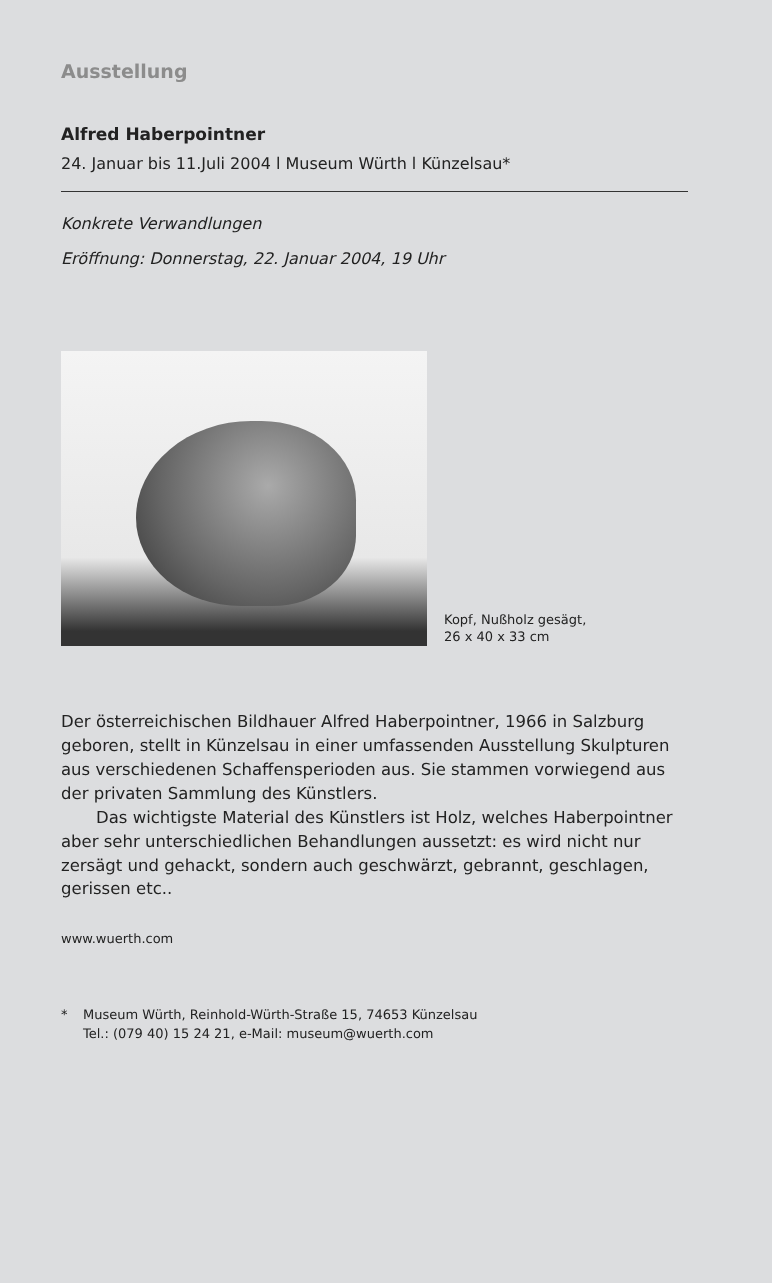Ausstellung
Alfred Haberpointner
24. Januar bis 11.Juli 2004 l Museum Würth l Künzelsau*
Konkrete Verwandlungen
Eröffnung: Donnerstag, 22. Januar 2004, 19 Uhr
Kopf, Nußholz gesägt,
26 x 40 x 33 cm
Der österreichischen Bildhauer Alfred Haberpointner, 1966 in Salzburg geboren, stellt in Künzelsau in einer umfassenden Ausstellung Skulpturen aus verschiedenen Schaffensperioden aus. Sie stammen vorwiegend aus der privaten Sammlung des Künstlers.
Das wichtigste Material des Künstlers ist Holz, welches Haberpointner aber sehr unterschiedlichen Behandlungen aussetzt: es wird nicht nur zersägt und gehackt, sondern auch geschwärzt, gebrannt, geschlagen, gerissen etc..
www.wuerth.com
* Museum Würth, Reinhold-Würth-Straße 15, 74653 Künzelsau
Tel.: (079 40) 15 24 21, e-Mail: museum@wuerth.com